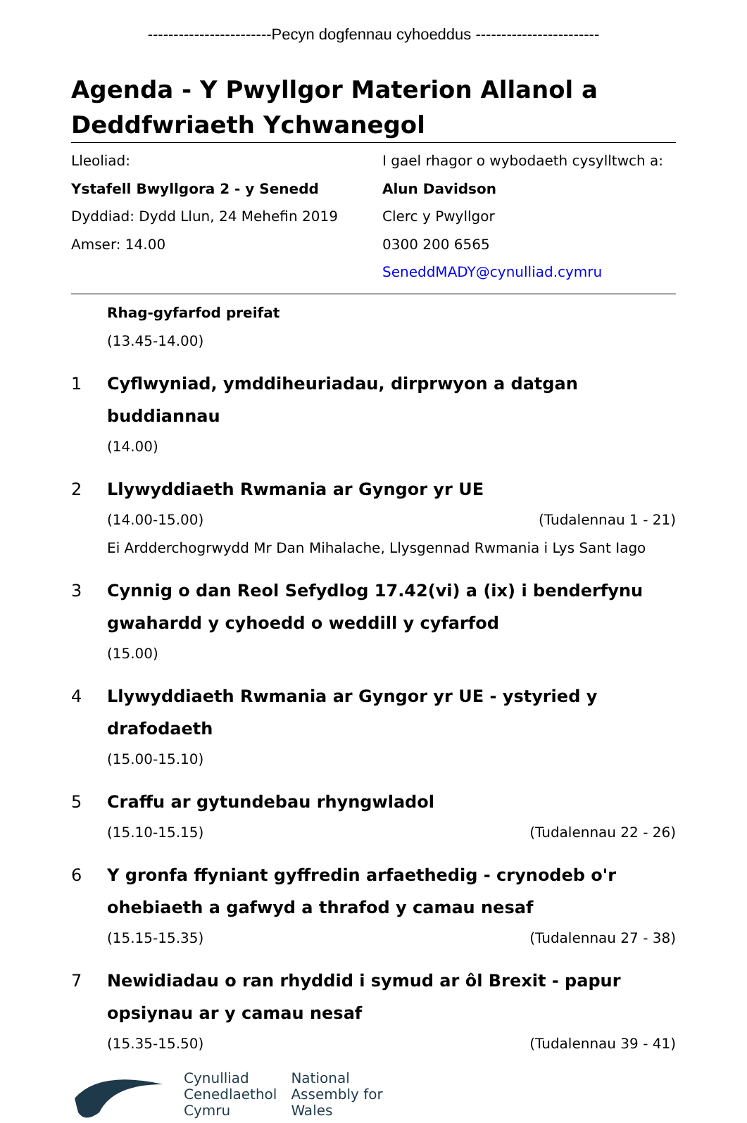------------------------Pecyn dogfennau cyhoeddus ------------------------
Agenda - Y Pwyllgor Materion Allanol a Deddfwriaeth Ychwanegol
Lleoliad:
Ystafell Bwyllgora 2 - y Senedd
Dyddiad: Dydd Llun, 24 Mehefin 2019
Amser: 14.00
I gael rhagor o wybodaeth cysylltwch a:
Alun Davidson
Clerc y Pwyllgor
0300 200 6565
SeneddMADY@cynulliad.cymru
Rhag-gyfarfod preifat
(13.45-14.00)
1 Cyflwyniad, ymddiheuriadau, dirprwyon a datgan buddiannau
(14.00)
2 Llywyddiaeth Rwmania ar Gyngor yr UE
(14.00-15.00) (Tudalennau 1 - 21)
Ei Ardderchogrwydd Mr Dan Mihalache, Llysgennad Rwmania i Lys Sant Iago
3 Cynnig o dan Reol Sefydlog 17.42(vi) a (ix) i benderfynu gwahardd y cyhoedd o weddill y cyfarfod
(15.00)
4 Llywyddiaeth Rwmania ar Gyngor yr UE - ystyried y drafodaeth
(15.00-15.10)
5 Craffu ar gytundebau rhyngwladol
(15.10-15.15) (Tudalennau 22 - 26)
6 Y gronfa ffyniant gyffredin arfaethedig - crynodeb o'r ohebiaeth a gafwyd a thrafod y camau nesaf
(15.15-15.35) (Tudalennau 27 - 38)
7 Newidiadau o ran rhyddid i symud ar ôl Brexit - papur opsiynau ar y camau nesaf
(15.35-15.50) (Tudalennau 39 - 41)
Cynulliad
Cenedlaethol
Cymru
National
Assembly for
Wales